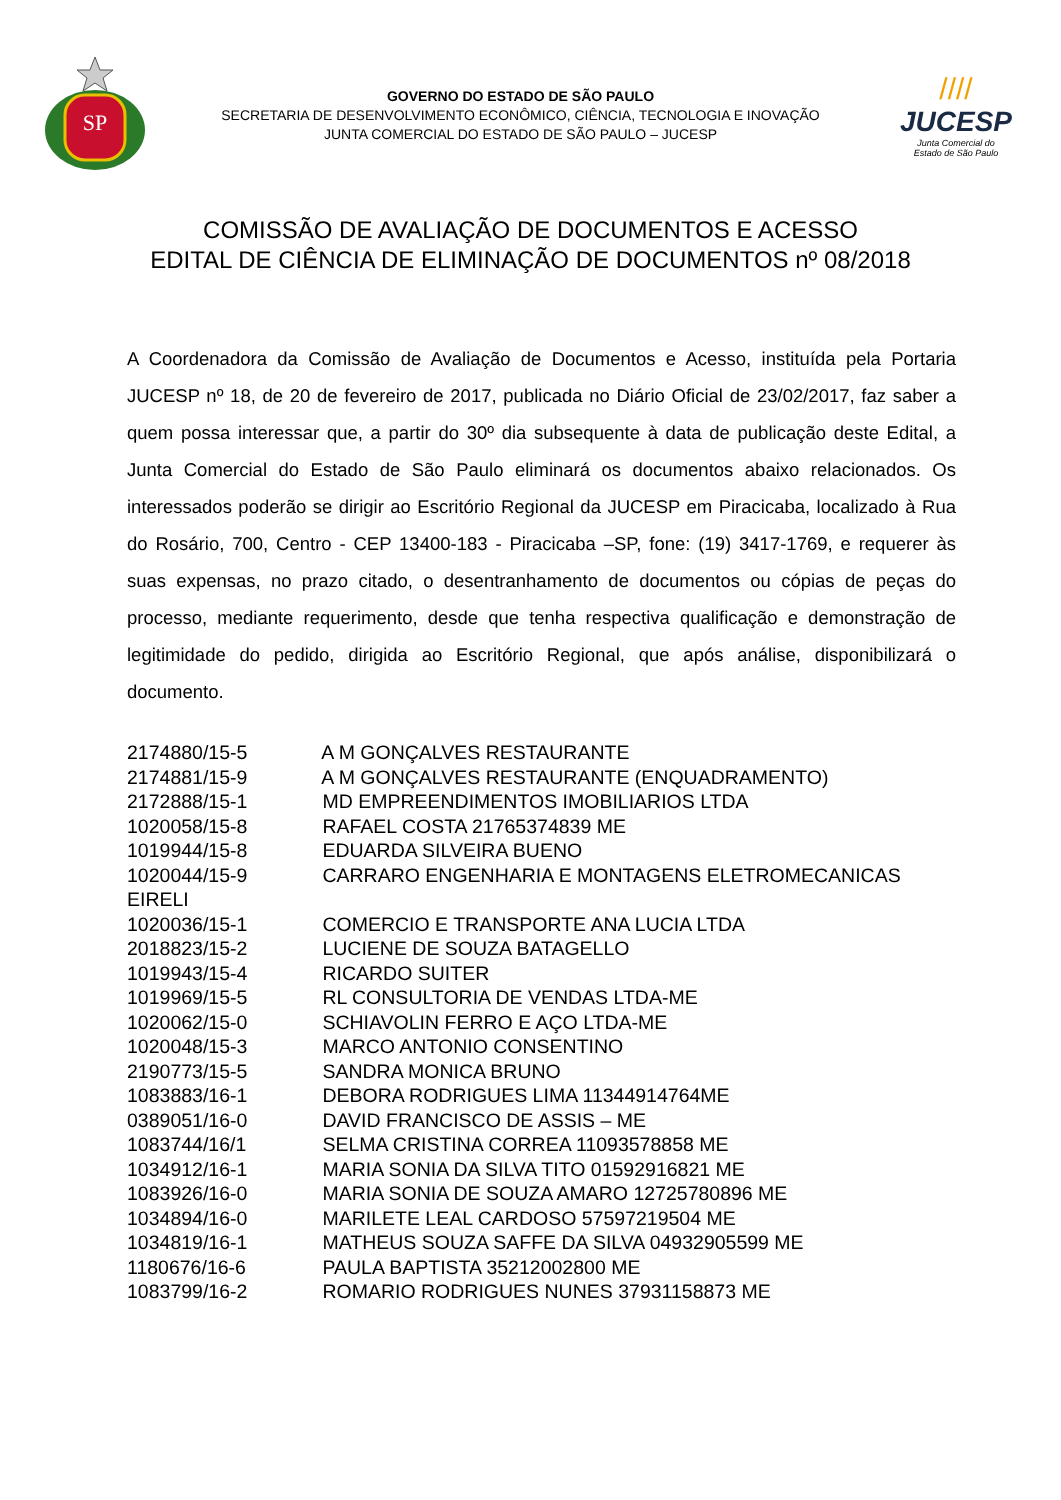SP
GOVERNO DO ESTADO DE SÃO PAULO
SECRETARIA DE DESENVOLVIMENTO ECONÔMICO, CIÊNCIA, TECNOLOGIA E INOVAÇÃO
JUNTA COMERCIAL DO ESTADO DE SÃO PAULO – JUCESP
////
JUCESP
Junta Comercial do
Estado de São Paulo
COMISSÃO DE AVALIAÇÃO DE DOCUMENTOS E ACESSO
EDITAL DE CIÊNCIA DE ELIMINAÇÃO DE DOCUMENTOS nº 08/2018
A Coordenadora da Comissão de Avaliação de Documentos e Acesso, instituída pela Portaria JUCESP nº 18, de 20 de fevereiro de 2017, publicada no Diário Oficial de 23/02/2017, faz saber a quem possa interessar que, a partir do 30º dia subsequente à data de publicação deste Edital, a Junta Comercial do Estado de São Paulo eliminará os documentos abaixo relacionados. Os interessados poderão se dirigir ao Escritório Regional da JUCESP em Piracicaba, localizado à Rua do Rosário, 700, Centro - CEP 13400-183 - Piracicaba –SP, fone: (19) 3417-1769, e requerer às suas expensas, no prazo citado, o desentranhamento de documentos ou cópias de peças do processo, mediante requerimento, desde que tenha respectiva qualificação e demonstração de legitimidade do pedido, dirigida ao Escritório Regional, que após análise, disponibilizará o documento.
2174880/15-5 A M GONÇALVES RESTAURANTE
2174881/15-9 A M GONÇALVES RESTAURANTE (ENQUADRAMENTO)
2172888/15-1 MD EMPREENDIMENTOS IMOBILIARIOS LTDA
1020058/15-8 RAFAEL COSTA 21765374839 ME
1019944/15-8 EDUARDA SILVEIRA BUENO
1020044/15-9 CARRARO ENGENHARIA E MONTAGENS ELETROMECANICAS EIRELI
1020036/15-1 COMERCIO E TRANSPORTE ANA LUCIA LTDA
2018823/15-2 LUCIENE DE SOUZA BATAGELLO
1019943/15-4 RICARDO SUITER
1019969/15-5 RL CONSULTORIA DE VENDAS LTDA-ME
1020062/15-0 SCHIAVOLIN FERRO E AÇO LTDA-ME
1020048/15-3 MARCO ANTONIO CONSENTINO
2190773/15-5 SANDRA MONICA BRUNO
1083883/16-1 DEBORA RODRIGUES LIMA 11344914764ME
0389051/16-0 DAVID FRANCISCO DE ASSIS – ME
1083744/16/1 SELMA CRISTINA CORREA 11093578858 ME
1034912/16-1 MARIA SONIA DA SILVA TITO 01592916821 ME
1083926/16-0 MARIA SONIA DE SOUZA AMARO 12725780896 ME
1034894/16-0 MARILETE LEAL CARDOSO 57597219504 ME
1034819/16-1 MATHEUS SOUZA SAFFE DA SILVA 04932905599 ME
1180676/16-6 PAULA BAPTISTA 35212002800 ME
1083799/16-2 ROMARIO RODRIGUES NUNES 37931158873 ME